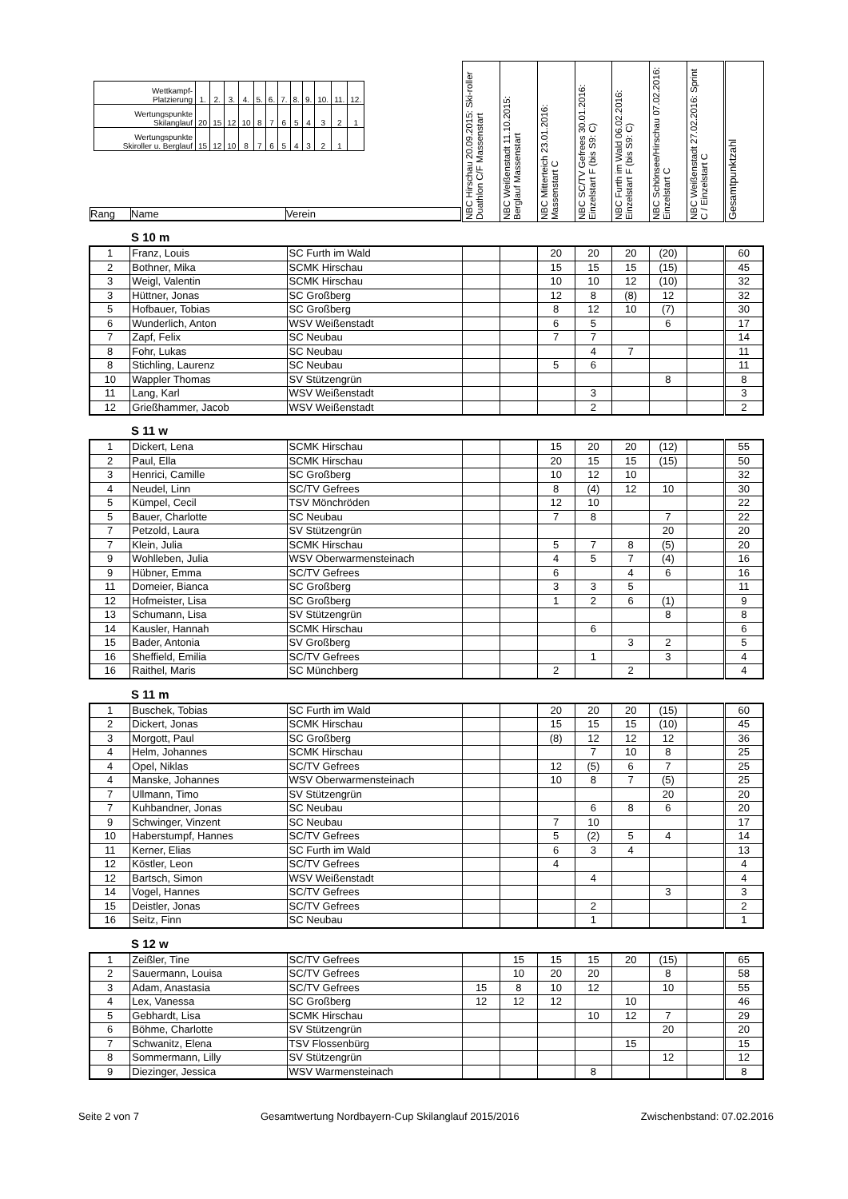| / Wettkampf- Platzierung / 1. / 2. / 3. / 4. / 5. / 6. / 7. / 8. / 9. / 10. / 11. / 12. / / Wertungspunkte Skilanglauf / 20 / 15 / 12 / 10 / 8 / 7 / 6 / 5 / 4 / 3 / 2 / 1 / / Wertungspunkte Skiroller u. Berglauf / 15 / 12 / 10 / 8 / 7 / 6 / 5 / 4 / 3 / 2 / 1 / / Rang Name Verein | NBC Hirschau 20.09.2015: Ski-roller Duathlon C/F Massenstart | NBC Weißenstadt 11.10.2015: Berglauf Massenstart | NBC Mitterteich 23.01.2016: Massenstart C | NBC SC/TV Gefrees 30.01.2016: Einzelstart F (bis S9: C) | NBC Furth im Wald 06.02.2016: Einzelstart F (bis S9: C) | NBC Schönsee/Hirschau 07.02.2016: Einzelstart C | NBC Weißenstadt 27.02.2016: Sprint C / Einzelstart C | Gesamtpunktzahl |
S 10 m
| 1 | Franz, Louis | SC Furth im Wald | | | 20 | 20 | 20 | (20) | | 60 |
| 2 | Bothner, Mika | SCMK Hirschau | | | 15 | 15 | 15 | (15) | | 45 |
| 3 | Weigl, Valentin | SCMK Hirschau | | | 10 | 10 | 12 | (10) | | 32 |
| 3 | Hüttner, Jonas | SC Großberg | | | 12 | 8 | (8) | 12 | | 32 |
| 5 | Hofbauer, Tobias | SC Großberg | | | 8 | 12 | 10 | (7) | | 30 |
| 6 | Wunderlich, Anton | WSV Weißenstadt | | | 6 | 5 | | 6 | | 17 |
| 7 | Zapf, Felix | SC Neubau | | | 7 | 7 | | | | 14 |
| 8 | Fohr, Lukas | SC Neubau | | | | 4 | 7 | | | 11 |
| 8 | Stichling, Laurenz | SC Neubau | | | 5 | 6 | | | | 11 |
| 10 | Wappler Thomas | SV Stützengrün | | | | | | 8 | | 8 |
| 11 | Lang, Karl | WSV Weißenstadt | | | | 3 | | | | 3 |
| 12 | Grießhammer, Jacob | WSV Weißenstadt | | | | 2 | | | | 2 |
S 11 w
| 1 | Dickert, Lena | SCMK Hirschau | | | 15 | 20 | 20 | (12) | | 55 |
| 2 | Paul, Ella | SCMK Hirschau | | | 20 | 15 | 15 | (15) | | 50 |
| 3 | Henrici, Camille | SC Großberg | | | 10 | 12 | 10 | | | 32 |
| 4 | Neudel, Linn | SC/TV Gefrees | | | 8 | (4) | 12 | 10 | | 30 |
| 5 | Kümpel, Cecil | TSV Mönchröden | | | 12 | 10 | | | | 22 |
| 5 | Bauer, Charlotte | SC Neubau | | | 7 | 8 | | 7 | | 22 |
| 7 | Petzold, Laura | SV Stützengrün | | | | | | 20 | | 20 |
| 7 | Klein, Julia | SCMK Hirschau | | | 5 | 7 | 8 | (5) | | 20 |
| 9 | Wohlleben, Julia | WSV Oberwarmensteinach | | | 4 | 5 | 7 | (4) | | 16 |
| 9 | Hübner, Emma | SC/TV Gefrees | | | 6 | | 4 | 6 | | 16 |
| 11 | Domeier, Bianca | SC Großberg | | | 3 | 3 | 5 | | | 11 |
| 12 | Hofmeister, Lisa | SC Großberg | | | 1 | 2 | 6 | (1) | | 9 |
| 13 | Schumann, Lisa | SV Stützengrün | | | | | | 8 | | 8 |
| 14 | Kausler, Hannah | SCMK Hirschau | | | | 6 | | | | 6 |
| 15 | Bader, Antonia | SV Großberg | | | | | 3 | 2 | | 5 |
| 16 | Sheffield, Emilia | SC/TV Gefrees | | | | 1 | | 3 | | 4 |
| 16 | Raithel, Maris | SC Münchberg | | | 2 | | 2 | | | 4 |
S 11 m
| 1 | Buschek, Tobias | SC Furth im Wald | | | 20 | 20 | 20 | (15) | | 60 |
| 2 | Dickert, Jonas | SCMK Hirschau | | | 15 | 15 | 15 | (10) | | 45 |
| 3 | Morgott, Paul | SC Großberg | | | (8) | 12 | 12 | 12 | | 36 |
| 4 | Helm, Johannes | SCMK Hirschau | | | | 7 | 10 | 8 | | 25 |
| 4 | Opel, Niklas | SC/TV Gefrees | | | 12 | (5) | 6 | 7 | | 25 |
| 4 | Manske, Johannes | WSV Oberwarmensteinach | | | 10 | 8 | 7 | (5) | | 25 |
| 7 | Ullmann, Timo | SV Stützengrün | | | | | | 20 | | 20 |
| 7 | Kuhbandner, Jonas | SC Neubau | | | | 6 | 8 | 6 | | 20 |
| 9 | Schwinger, Vinzent | SC Neubau | | | 7 | 10 | | | | 17 |
| 10 | Haberstumpf, Hannes | SC/TV Gefrees | | | 5 | (2) | 5 | 4 | | 14 |
| 11 | Kerner, Elias | SC Furth im Wald | | | 6 | 3 | 4 | | | 13 |
| 12 | Köstler, Leon | SC/TV Gefrees | | | 4 | | | | | 4 |
| 12 | Bartsch, Simon | WSV Weißenstadt | | | | 4 | | | | 4 |
| 14 | Vogel, Hannes | SC/TV Gefrees | | | | | | 3 | | 3 |
| 15 | Deistler, Jonas | SC/TV Gefrees | | | | 2 | | | | 2 |
| 16 | Seitz, Finn | SC Neubau | | | | 1 | | | | 1 |
S 12 w
| 1 | Zeißler, Tine | SC/TV Gefrees | | 15 | 15 | 15 | 20 | (15) | | 65 |
| 2 | Sauermann, Louisa | SC/TV Gefrees | | 10 | 20 | 20 | | 8 | | 58 |
| 3 | Adam, Anastasia | SC/TV Gefrees | 15 | 8 | 10 | 12 | | 10 | | 55 |
| 4 | Lex, Vanessa | SC Großberg | 12 | 12 | 12 | | 10 | | | 46 |
| 5 | Gebhardt, Lisa | SCMK Hirschau | | | | 10 | 12 | 7 | | 29 |
| 6 | Böhme, Charlotte | SV Stützengrün | | | | | | 20 | | 20 |
| 7 | Schwanitz, Elena | TSV Flossenbürg | | | | | 15 | | | 15 |
| 8 | Sommermann, Lilly | SV Stützengrün | | | | | | 12 | | 12 |
| 9 | Diezinger, Jessica | WSV Warmensteinach | | | | 8 | | | | 8 |
Seite 2 von 7 Gesamtwertung Nordbayern-Cup Skilanglauf 2015/2016 Zwischenbstand: 07.02.2016